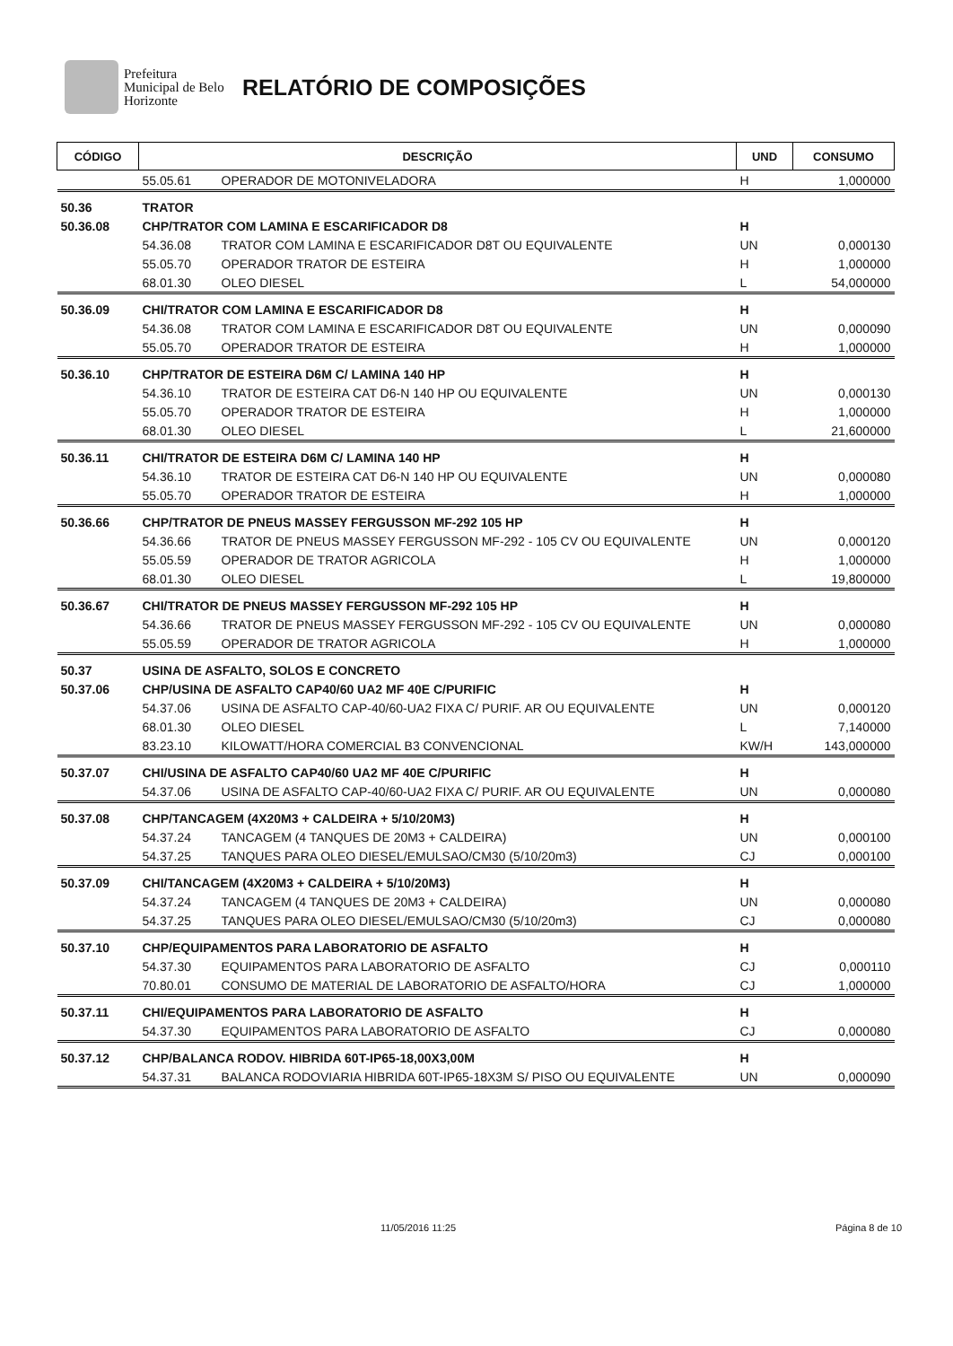Prefeitura Municipal de Belo Horizonte
RELATÓRIO DE COMPOSIÇÕES
| CÓDIGO | DESCRIÇÃO | | UND | CONSUMO |
| --- | --- | --- | --- | --- |
| | 55.05.61 | OPERADOR DE MOTONIVELADORA | H | 1,000000 |
| 50.36 | TRATOR | | | |
| 50.36.08 | CHP/TRATOR COM LAMINA E ESCARIFICADOR D8 | | H | |
| | 54.36.08 | TRATOR COM LAMINA E ESCARIFICADOR D8T OU EQUIVALENTE | UN | 0,000130 |
| | 55.05.70 | OPERADOR TRATOR DE ESTEIRA | H | 1,000000 |
| | 68.01.30 | OLEO DIESEL | L | 54,000000 |
| 50.36.09 | CHI/TRATOR COM LAMINA E ESCARIFICADOR D8 | | H | |
| | 54.36.08 | TRATOR COM LAMINA E ESCARIFICADOR D8T OU EQUIVALENTE | UN | 0,000090 |
| | 55.05.70 | OPERADOR TRATOR DE ESTEIRA | H | 1,000000 |
| 50.36.10 | CHP/TRATOR DE ESTEIRA D6M C/ LAMINA 140 HP | | H | |
| | 54.36.10 | TRATOR DE ESTEIRA CAT D6-N 140 HP OU EQUIVALENTE | UN | 0,000130 |
| | 55.05.70 | OPERADOR TRATOR DE ESTEIRA | H | 1,000000 |
| | 68.01.30 | OLEO DIESEL | L | 21,600000 |
| 50.36.11 | CHI/TRATOR DE ESTEIRA D6M C/ LAMINA 140 HP | | H | |
| | 54.36.10 | TRATOR DE ESTEIRA CAT D6-N 140 HP OU EQUIVALENTE | UN | 0,000080 |
| | 55.05.70 | OPERADOR TRATOR DE ESTEIRA | H | 1,000000 |
| 50.36.66 | CHP/TRATOR DE PNEUS MASSEY FERGUSSON MF-292 105 HP | | H | |
| | 54.36.66 | TRATOR DE PNEUS MASSEY FERGUSSON MF-292 - 105 CV OU EQUIVALENTE | UN | 0,000120 |
| | 55.05.59 | OPERADOR DE TRATOR AGRICOLA | H | 1,000000 |
| | 68.01.30 | OLEO DIESEL | L | 19,800000 |
| 50.36.67 | CHI/TRATOR DE PNEUS MASSEY FERGUSSON MF-292 105 HP | | H | |
| | 54.36.66 | TRATOR DE PNEUS MASSEY FERGUSSON MF-292 - 105 CV OU EQUIVALENTE | UN | 0,000080 |
| | 55.05.59 | OPERADOR DE TRATOR AGRICOLA | H | 1,000000 |
| 50.37 | USINA DE ASFALTO, SOLOS E CONCRETO | | | |
| 50.37.06 | CHP/USINA DE ASFALTO CAP40/60 UA2 MF 40E C/PURIFIC | | H | |
| | 54.37.06 | USINA DE ASFALTO CAP-40/60-UA2 FIXA C/ PURIF. AR OU EQUIVALENTE | UN | 0,000120 |
| | 68.01.30 | OLEO DIESEL | L | 7,140000 |
| | 83.23.10 | KILOWATT/HORA COMERCIAL B3 CONVENCIONAL | KW/H | 143,000000 |
| 50.37.07 | CHI/USINA DE ASFALTO CAP40/60 UA2 MF 40E C/PURIFIC | | H | |
| | 54.37.06 | USINA DE ASFALTO CAP-40/60-UA2 FIXA C/ PURIF. AR OU EQUIVALENTE | UN | 0,000080 |
| 50.37.08 | CHP/TANCAGEM (4X20M3 + CALDEIRA + 5/10/20M3) | | H | |
| | 54.37.24 | TANCAGEM (4 TANQUES DE 20M3 + CALDEIRA) | UN | 0,000100 |
| | 54.37.25 | TANQUES PARA OLEO DIESEL/EMULSAO/CM30 (5/10/20m3) | CJ | 0,000100 |
| 50.37.09 | CHI/TANCAGEM (4X20M3 + CALDEIRA + 5/10/20M3) | | H | |
| | 54.37.24 | TANCAGEM (4 TANQUES DE 20M3 + CALDEIRA) | UN | 0,000080 |
| | 54.37.25 | TANQUES PARA OLEO DIESEL/EMULSAO/CM30 (5/10/20m3) | CJ | 0,000080 |
| 50.37.10 | CHP/EQUIPAMENTOS PARA LABORATORIO DE ASFALTO | | H | |
| | 54.37.30 | EQUIPAMENTOS PARA LABORATORIO DE ASFALTO | CJ | 0,000110 |
| | 70.80.01 | CONSUMO DE MATERIAL DE LABORATORIO DE ASFALTO/HORA | CJ | 1,000000 |
| 50.37.11 | CHI/EQUIPAMENTOS PARA LABORATORIO DE ASFALTO | | H | |
| | 54.37.30 | EQUIPAMENTOS PARA LABORATORIO DE ASFALTO | CJ | 0,000080 |
| 50.37.12 | CHP/BALANCA RODOV. HIBRIDA 60T-IP65-18,00X3,00M | | H | |
| | 54.37.31 | BALANCA RODOVIARIA HIBRIDA 60T-IP65-18X3M S/ PISO OU EQUIVALENTE | UN | 0,000090 |
11/05/2016 11:25 Página 8 de 10